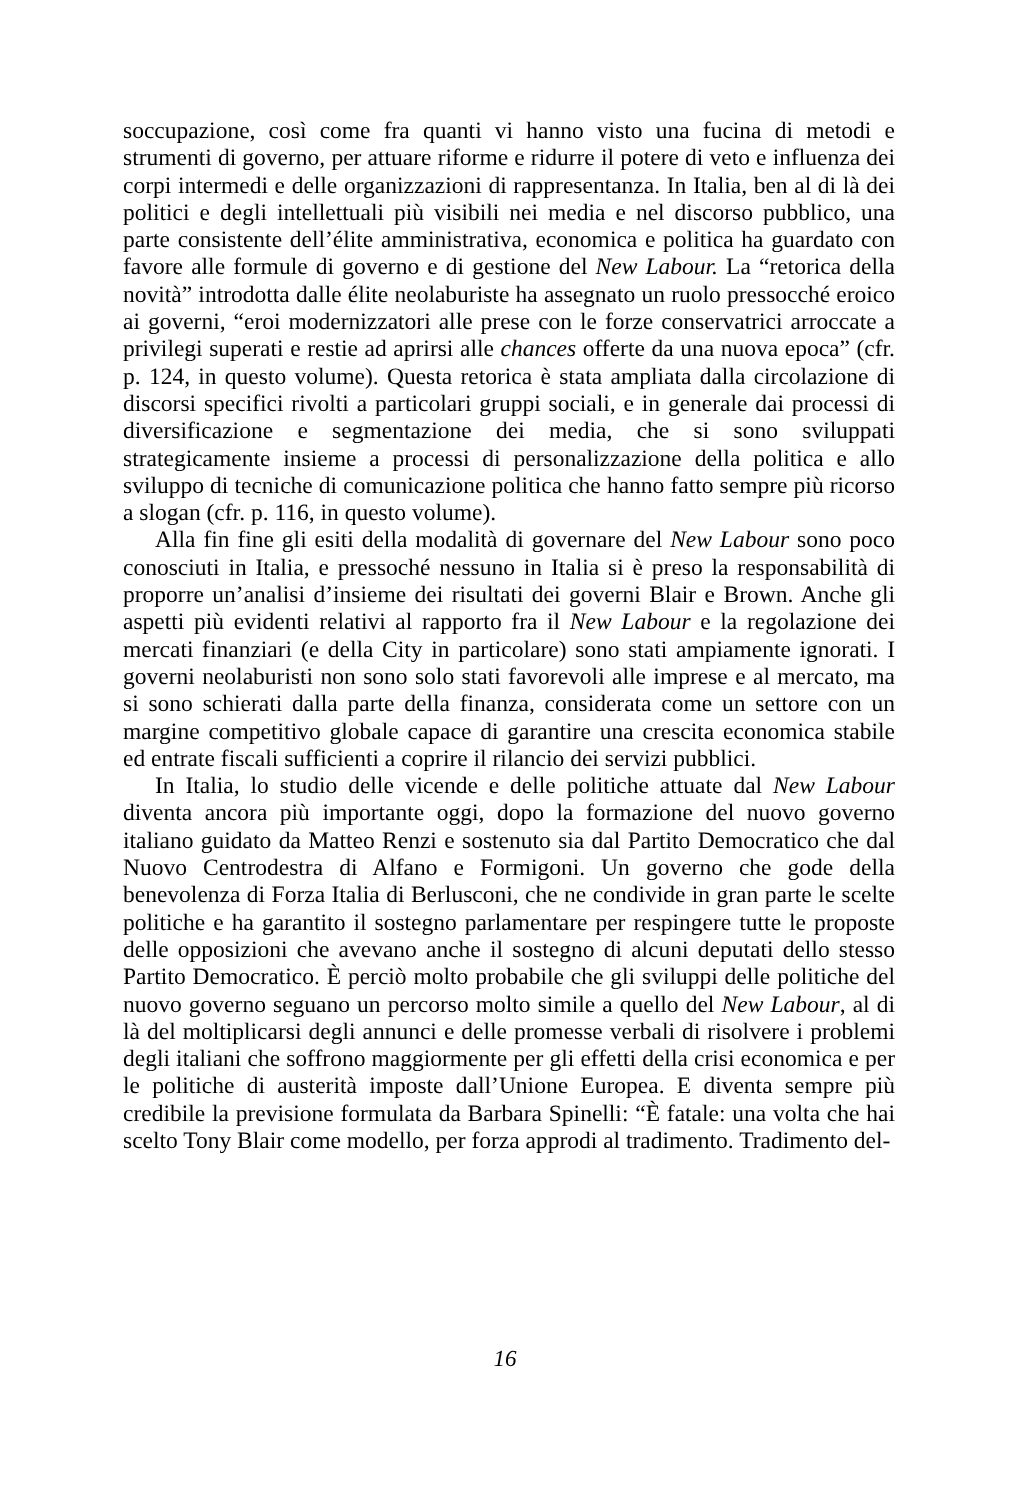soccupazione, così come fra quanti vi hanno visto una fucina di metodi e strumenti di governo, per attuare riforme e ridurre il potere di veto e influenza dei corpi intermedi e delle organizzazioni di rappresentanza. In Italia, ben al di là dei politici e degli intellettuali più visibili nei media e nel discorso pubblico, una parte consistente dell’élite amministrativa, economica e politica ha guardato con favore alle formule di governo e di gestione del New Labour. La “retorica della novità” introdotta dalle élite neolaburiste ha assegnato un ruolo pressocché eroico ai governi, “eroi modernizzatori alle prese con le forze conservatrici arroccate a privilegi superati e restie ad aprirsi alle chances offerte da una nuova epoca” (cfr. p. 124, in questo volume). Questa retorica è stata ampliata dalla circolazione di discorsi specifici rivolti a particolari gruppi sociali, e in generale dai processi di diversificazione e segmentazione dei media, che si sono sviluppati strategicamente insieme a processi di personalizzazione della politica e allo sviluppo di tecniche di comunicazione politica che hanno fatto sempre più ricorso a slogan (cfr. p. 116, in questo volume).
Alla fin fine gli esiti della modalità di governare del New Labour sono poco conosciuti in Italia, e pressoché nessuno in Italia si è preso la responsabilità di proporre un’analisi d’insieme dei risultati dei governi Blair e Brown. Anche gli aspetti più evidenti relativi al rapporto fra il New Labour e la regolazione dei mercati finanziari (e della City in particolare) sono stati ampiamente ignorati. I governi neolaburisti non sono solo stati favorevoli alle imprese e al mercato, ma si sono schierati dalla parte della finanza, considerata come un settore con un margine competitivo globale capace di garantire una crescita economica stabile ed entrate fiscali sufficienti a coprire il rilancio dei servizi pubblici.
In Italia, lo studio delle vicende e delle politiche attuate dal New Labour diventa ancora più importante oggi, dopo la formazione del nuovo governo italiano guidato da Matteo Renzi e sostenuto sia dal Partito Democratico che dal Nuovo Centrodestra di Alfano e Formigoni. Un governo che gode della benevolenza di Forza Italia di Berlusconi, che ne condivide in gran parte le scelte politiche e ha garantito il sostegno parlamentare per respingere tutte le proposte delle opposizioni che avevano anche il sostegno di alcuni deputati dello stesso Partito Democratico. È perciò molto probabile che gli sviluppi delle politiche del nuovo governo seguano un percorso molto simile a quello del New Labour, al di là del moltiplicarsi degli annunci e delle promesse verbali di risolvere i problemi degli italiani che soffrono maggiormente per gli effetti della crisi economica e per le politiche di austerità imposte dall’Unione Europea. E diventa sempre più credibile la previsione formulata da Barbara Spinelli: “È fatale: una volta che hai scelto Tony Blair come modello, per forza approdi al tradimento. Tradimento del-
16